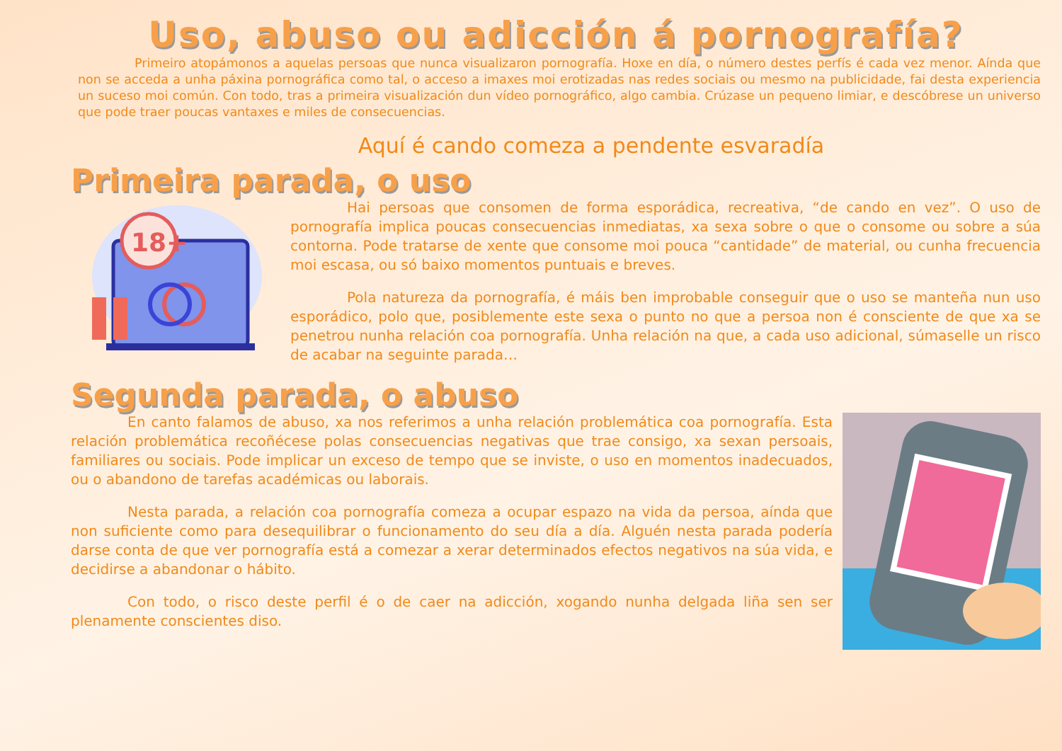Uso, abuso ou adicción á pornografía?
Primeiro atopámonos a aquelas persoas que nunca visualizaron pornografía. Hoxe en día, o número destes perfís é cada vez menor. Aínda que non se acceda a unha páxina pornográfica como tal, o acceso a imaxes moi erotizadas nas redes sociais ou mesmo na publicidade, fai desta experiencia un suceso moi común. Con todo, tras a primeira visualización dun vídeo pornográfico, algo cambia. Crúzase un pequeno limiar, e descóbrese un universo que pode traer poucas vantaxes e miles de consecuencias.
Aquí é cando comeza a pendente esvaradía
Primeira parada, o uso
18+
Hai persoas que consomen de forma esporádica, recreativa, “de cando en vez”. O uso de pornografía implica poucas consecuencias inmediatas, xa sexa sobre o que o consome ou sobre a súa contorna. Pode tratarse de xente que consome moi pouca “cantidade” de material, ou cunha frecuencia moi escasa, ou só baixo momentos puntuais e breves.
Pola natureza da pornografía, é máis ben improbable conseguir que o uso se manteña nun uso esporádico, polo que, posiblemente este sexa o punto no que a persoa non é consciente de que xa se penetrou nunha relación coa pornografía. Unha relación na que, a cada uso adicional, súmaselle un risco de acabar na seguinte parada…
Segunda parada, o abuso
En canto falamos de abuso, xa nos referimos a unha relación problemática coa pornografía. Esta relación problemática recoñécese polas consecuencias negativas que trae consigo, xa sexan persoais, familiares ou sociais. Pode implicar un exceso de tempo que se inviste, o uso en momentos inadecuados, ou o abandono de tarefas académicas ou laborais.
Nesta parada, a relación coa pornografía comeza a ocupar espazo na vida da persoa, aínda que non suficiente como para desequilibrar o funcionamento do seu día a día. Alguén nesta parada podería darse conta de que ver pornografía está a comezar a xerar determinados efectos negativos na súa vida, e decidirse a abandonar o hábito.
Con todo, o risco deste perfil é o de caer na adicción, xogando nunha delgada liña sen ser plenamente conscientes diso.